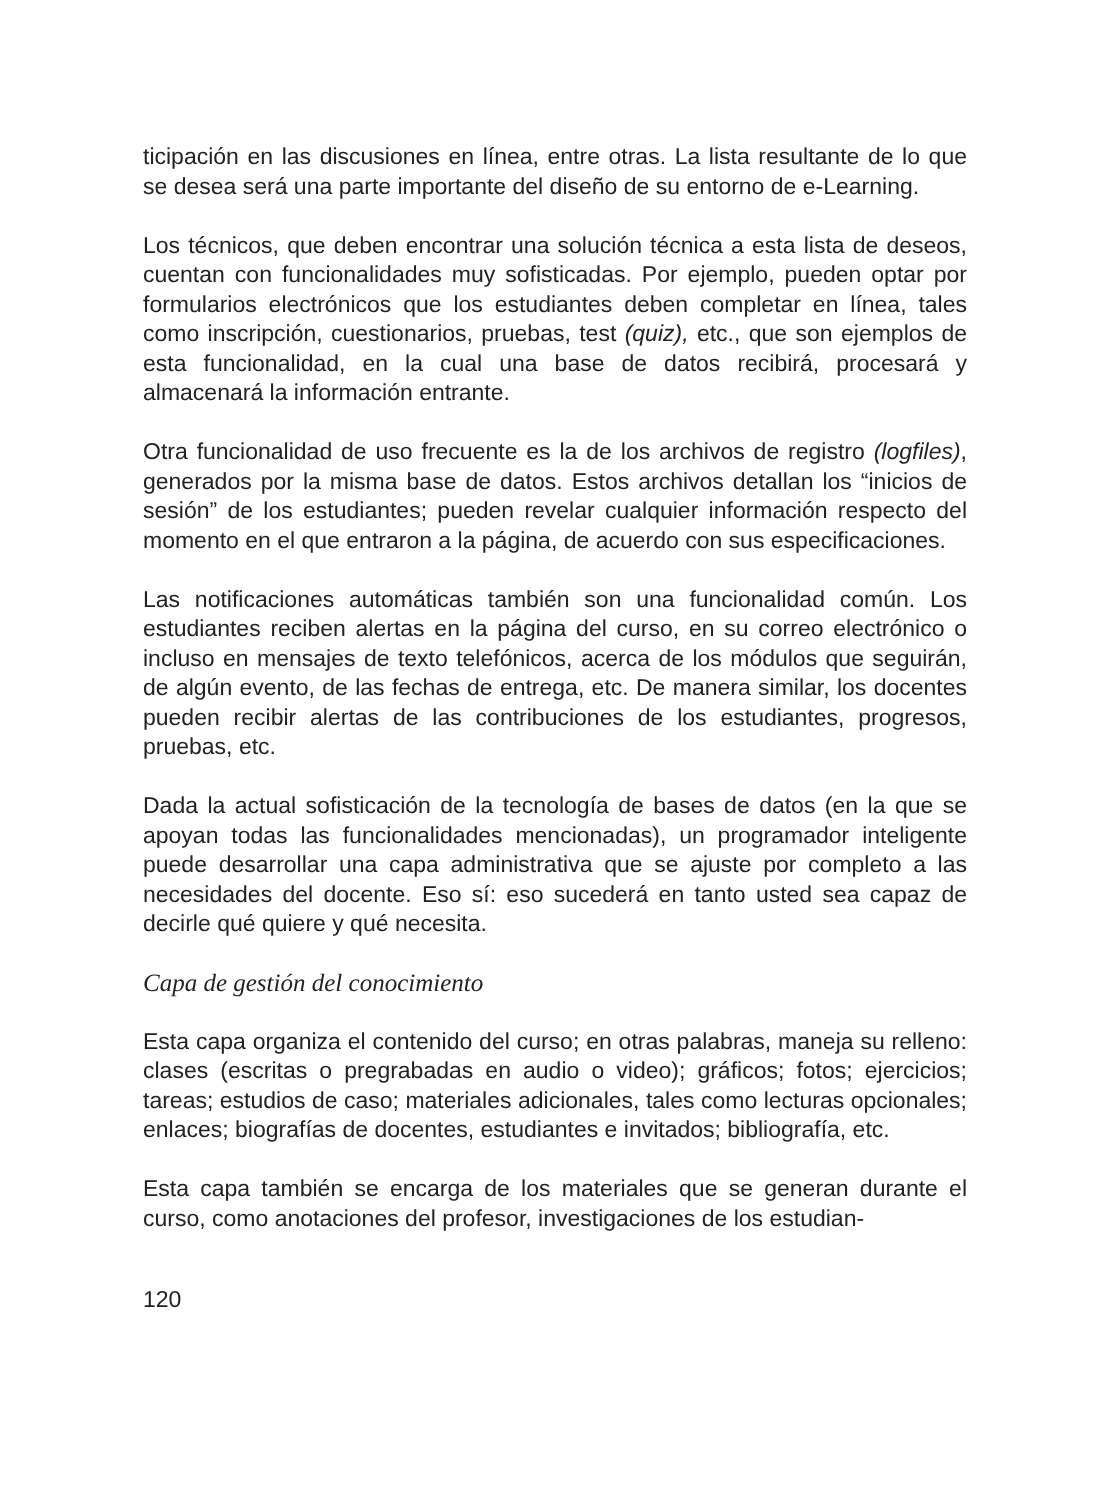ticipación en las discusiones en línea, entre otras. La lista resultante de lo que se desea será una parte importante del diseño de su entorno de e-Learning.
Los técnicos, que deben encontrar una solución técnica a esta lista de deseos, cuentan con funcionalidades muy sofisticadas. Por ejemplo, pueden optar por formularios electrónicos que los estudiantes deben completar en línea, tales como inscripción, cuestionarios, pruebas, test (quiz), etc., que son ejemplos de esta funcionalidad, en la cual una base de datos recibirá, procesará y almacenará la información entrante.
Otra funcionalidad de uso frecuente es la de los archivos de registro (logfiles), generados por la misma base de datos. Estos archivos detallan los “inicios de sesión” de los estudiantes; pueden revelar cualquier información respecto del momento en el que entraron a la página, de acuerdo con sus especificaciones.
Las notificaciones automáticas también son una funcionalidad común. Los estudiantes reciben alertas en la página del curso, en su correo electrónico o incluso en mensajes de texto telefónicos, acerca de los módulos que seguirán, de algún evento, de las fechas de entrega, etc. De manera similar, los docentes pueden recibir alertas de las contribuciones de los estudiantes, progresos, pruebas, etc.
Dada la actual sofisticación de la tecnología de bases de datos (en la que se apoyan todas las funcionalidades mencionadas), un programador inteligente puede desarrollar una capa administrativa que se ajuste por completo a las necesidades del docente. Eso sí: eso sucederá en tanto usted sea capaz de decirle qué quiere y qué necesita.
Capa de gestión del conocimiento
Esta capa organiza el contenido del curso; en otras palabras, maneja su relleno: clases (escritas o pregrabadas en audio o video); gráficos; fotos; ejercicios; tareas; estudios de caso; materiales adicionales, tales como lecturas opcionales; enlaces; biografías de docentes, estudiantes e invitados; bibliografía, etc.
Esta capa también se encarga de los materiales que se generan durante el curso, como anotaciones del profesor, investigaciones de los estudian-
120